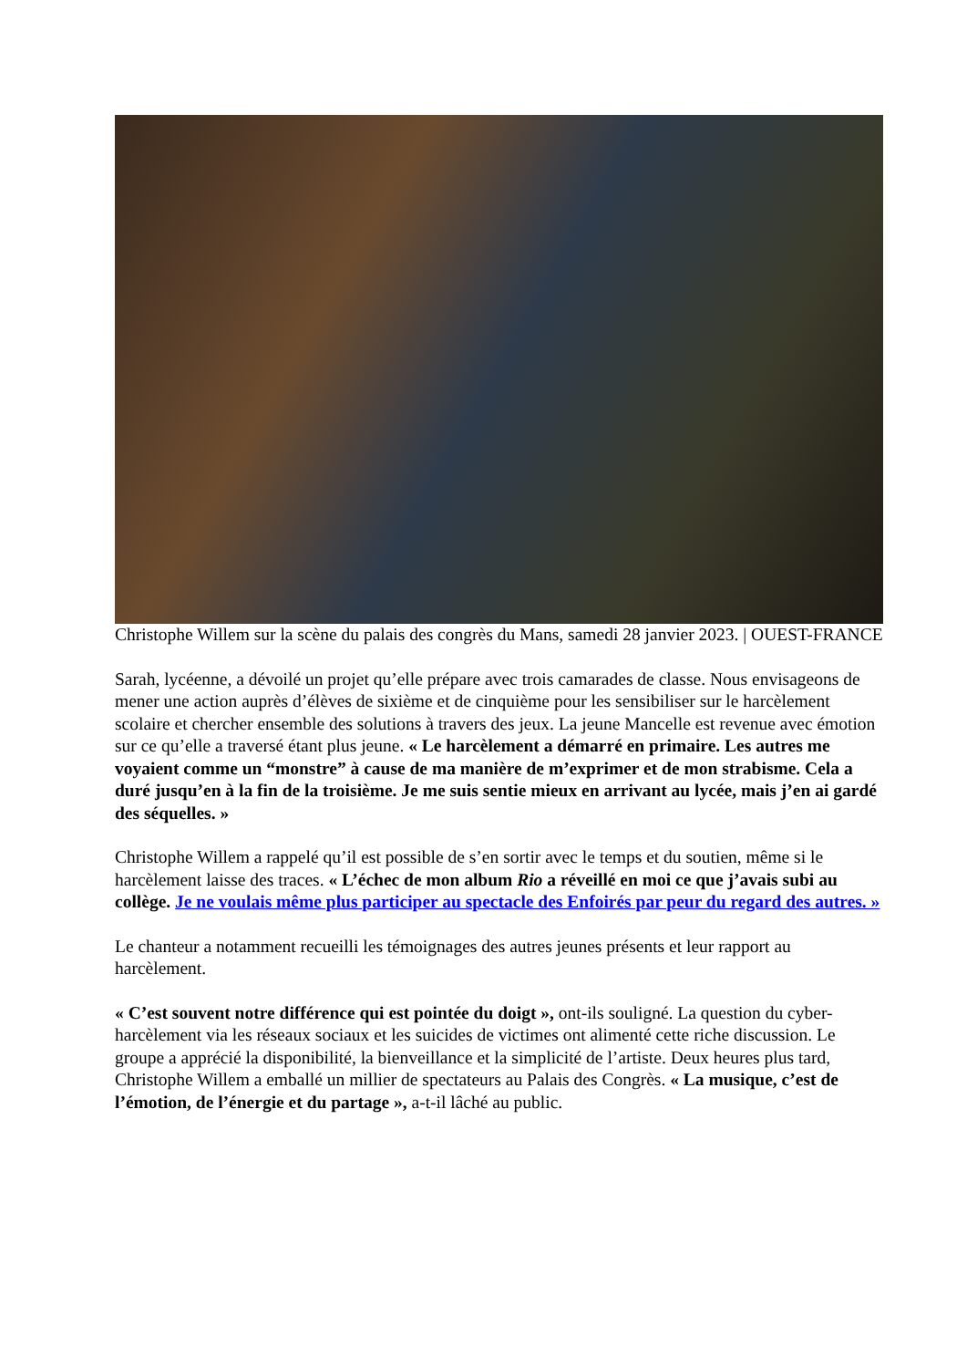Christophe Willem sur la scène du palais des congrès du Mans, samedi 28 janvier 2023. | OUEST-FRANCE
Sarah, lycéenne, a dévoilé un projet qu’elle prépare avec trois camarades de classe. Nous envisageons de mener une action auprès d’élèves de sixième et de cinquième pour les sensibiliser sur le harcèlement scolaire et chercher ensemble des solutions à travers des jeux. La jeune Mancelle est revenue avec émotion sur ce qu’elle a traversé étant plus jeune. « Le harcèlement a démarré en primaire. Les autres me voyaient comme un “monstre” à cause de ma manière de m’exprimer et de mon strabisme. Cela a duré jusqu’en à la fin de la troisième. Je me suis sentie mieux en arrivant au lycée, mais j’en ai gardé des séquelles. »
Christophe Willem a rappelé qu’il est possible de s’en sortir avec le temps et du soutien, même si le harcèlement laisse des traces. « L’échec de mon album Rio a réveillé en moi ce que j’avais subi au collège. Je ne voulais même plus participer au spectacle des Enfoirés par peur du regard des autres. »
Le chanteur a notamment recueilli les témoignages des autres jeunes présents et leur rapport au harcèlement.
« C’est souvent notre différence qui est pointée du doigt », ont-ils souligné. La question du cyber-harcèlement via les réseaux sociaux et les suicides de victimes ont alimenté cette riche discussion. Le groupe a apprécié la disponibilité, la bienveillance et la simplicité de l’artiste. Deux heures plus tard, Christophe Willem a emballé un millier de spectateurs au Palais des Congrès. « La musique, c’est de l’émotion, de l’énergie et du partage », a-t-il lâché au public.